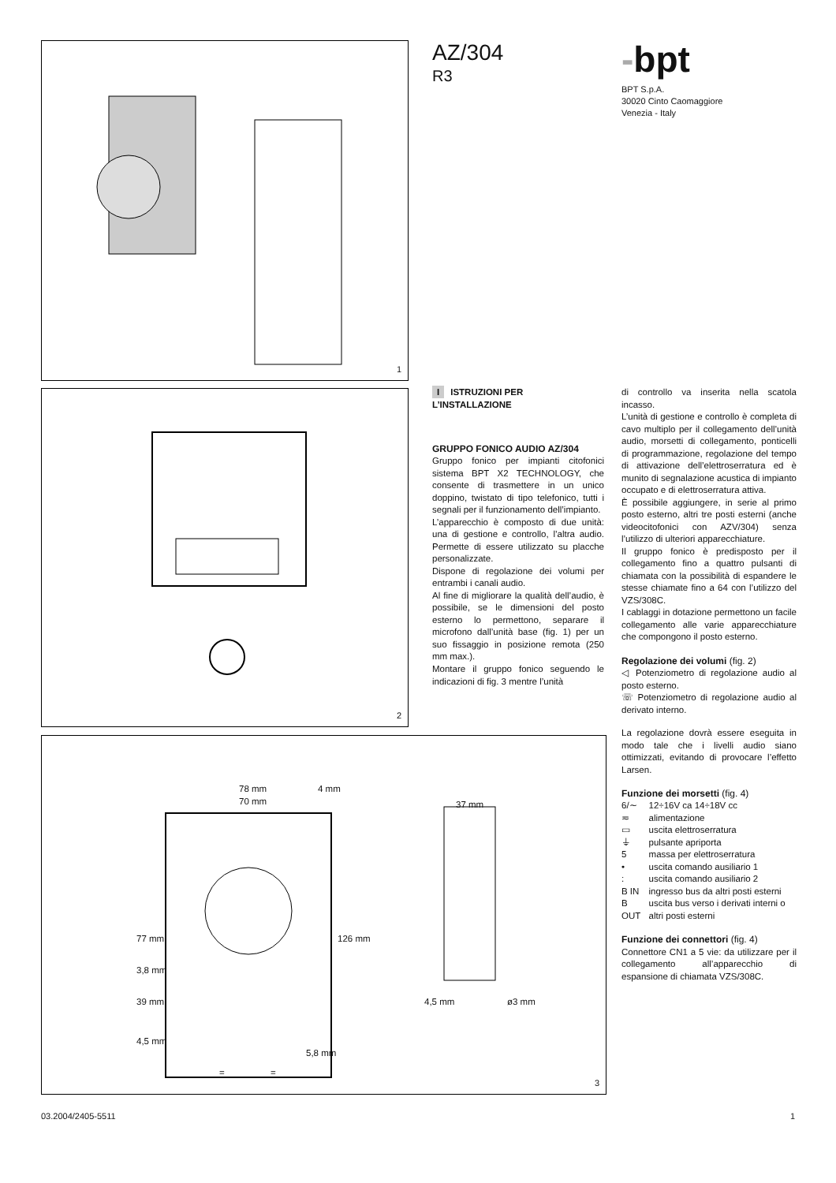1
2
78 mm 4 mm
70 mm 37 mm
77 mm
3,8 mm
126 mm
39 mm 4,5 mm ø3 mm
4,5 mm
5,8 mm
= =
3
AZ/304
R3
-bpt
BPT S.p.A.
30020 Cinto Caomaggiore
Venezia - Italy
I ISTRUZIONI PER L’INSTALLAZIONE
GRUPPO FONICO AUDIO AZ/304
Gruppo fonico per impianti citofonici sistema BPT X2 TECHNOLOGY, che consente di trasmettere in un unico doppino, twistato di tipo telefonico, tutti i segnali per il funzionamento dell’impianto.
L’apparecchio è composto di due unità: una di gestione e controllo, l’altra audio. Permette di essere utilizzato su placche personalizzate.
Dispone di regolazione dei volumi per entrambi i canali audio.
Al fine di migliorare la qualità dell’audio, è possibile, se le dimensioni del posto esterno lo permettono, separare il microfono dall’unità base (fig. 1) per un suo fissaggio in posizione remota (250 mm max.).
Montare il gruppo fonico seguendo le indicazioni di fig. 3 mentre l’unità
di controllo va inserita nella scatola incasso.
L’unità di gestione e controllo è completa di cavo multiplo per il collegamento dell’unità audio, morsetti di collegamento, ponticelli di programmazione, regolazione del tempo di attivazione dell’elettroserratura ed è munito di segnalazione acustica di impianto occupato e di elettroserratura attiva.
È possibile aggiungere, in serie al primo posto esterno, altri tre posti esterni (anche videocitofonici con AZV/304) senza l’utilizzo di ulteriori apparecchiature.
Il gruppo fonico è predisposto per il collegamento fino a quattro pulsanti di chiamata con la possibilità di espandere le stesse chiamate fino a 64 con l’utilizzo del VZS/308C.
I cablaggi in dotazione permettono un facile collegamento alle varie apparecchiature che compongono il posto esterno.
Regolazione dei volumi (fig. 2)
◁ Potenziometro di regolazione audio al posto esterno.
☏ Potenziometro di regolazione audio al derivato interno.
La regolazione dovrà essere eseguita in modo tale che i livelli audio siano ottimizzati, evitando di provocare l’effetto Larsen.
Funzione dei morsetti (fig. 4)
| 6/∼ | 12÷16V ca 14÷18V cc |
| ≂ | alimentazione |
| ▭ | uscita elettroserratura |
| ⏚ | pulsante apriporta |
| 5 | massa per elettroserratura |
| • | uscita comando ausiliario 1 |
| : | uscita comando ausiliario 2 |
| B IN | ingresso bus da altri posti esterni |
| B OUT | uscita bus verso i derivati interni o altri posti esterni |
Funzione dei connettori (fig. 4)
Connettore CN1 a 5 vie: da utilizzare per il collegamento all’apparecchio di espansione di chiamata VZS/308C.
03.2004/2405-5511 1